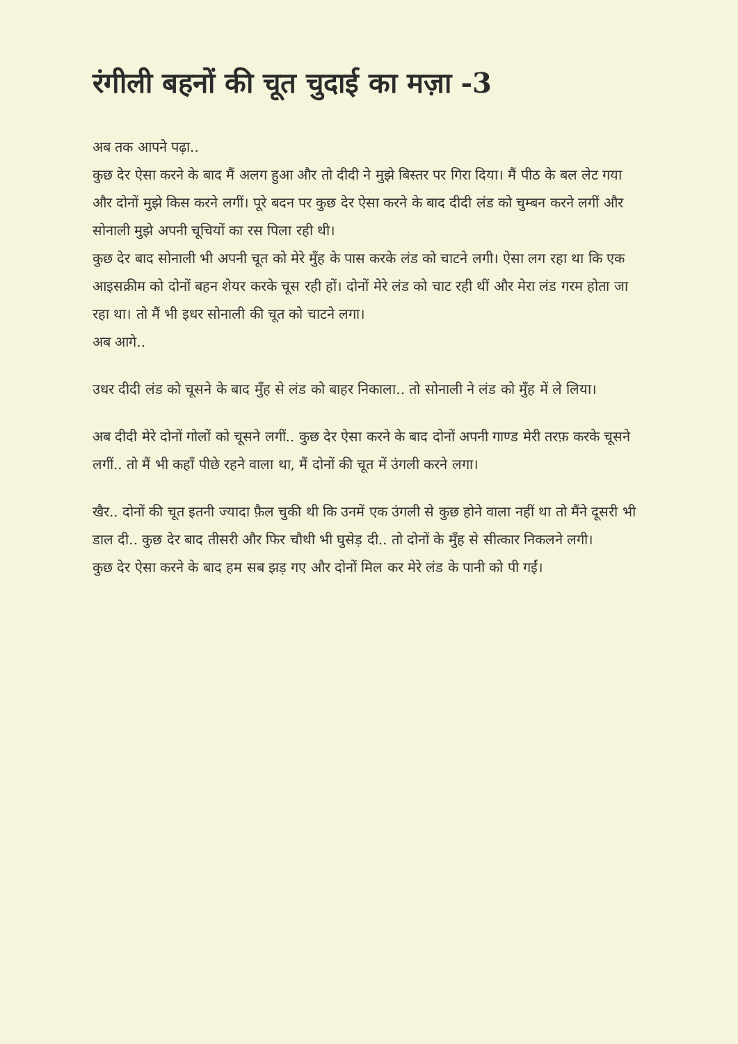रंगीली बहनों की चूत चुदाई का मज़ा -3
अब तक आपने पढ़ा..
कुछ देर ऐसा करने के बाद मैं अलग हुआ और तो दीदी ने मुझे बिस्तर पर गिरा दिया। मैं पीठ के बल लेट गया और दोनों मुझे किस करने लगीं। पूरे बदन पर कुछ देर ऐसा करने के बाद दीदी लंड को चुम्बन करने लगीं और सोनाली मुझे अपनी चूचियों का रस पिला रही थी।
कुछ देर बाद सोनाली भी अपनी चूत को मेरे मुँह के पास करके लंड को चाटने लगी। ऐसा लग रहा था कि एक आइसक्रीम को दोनों बहन शेयर करके चूस रही हों। दोनों मेरे लंड को चाट रही थीं और मेरा लंड गरम होता जा रहा था। तो मैं भी इधर सोनाली की चूत को चाटने लगा।
अब आगे..
उधर दीदी लंड को चूसने के बाद मुँह से लंड को बाहर निकाला.. तो सोनाली ने लंड को मुँह में ले लिया।
अब दीदी मेरे दोनों गोलों को चूसने लगीं.. कुछ देर ऐसा करने के बाद दोनों अपनी गाण्ड मेरी तरफ़ करके चूसने लगीं.. तो मैं भी कहाँ पीछे रहने वाला था, मैं दोनों की चूत में उंगली करने लगा।
खैर.. दोनों की चूत इतनी ज्यादा फ़ैल चुकी थी कि उनमें एक उंगली से कुछ होने वाला नहीं था तो मैंने दूसरी भी डाल दी.. कुछ देर बाद तीसरी और फिर चौथी भी घुसेड़ दी.. तो दोनों के मुँह से सीत्कार निकलने लगी।
कुछ देर ऐसा करने के बाद हम सब झड़ गए और दोनों मिल कर मेरे लंड के पानी को पी गईं।